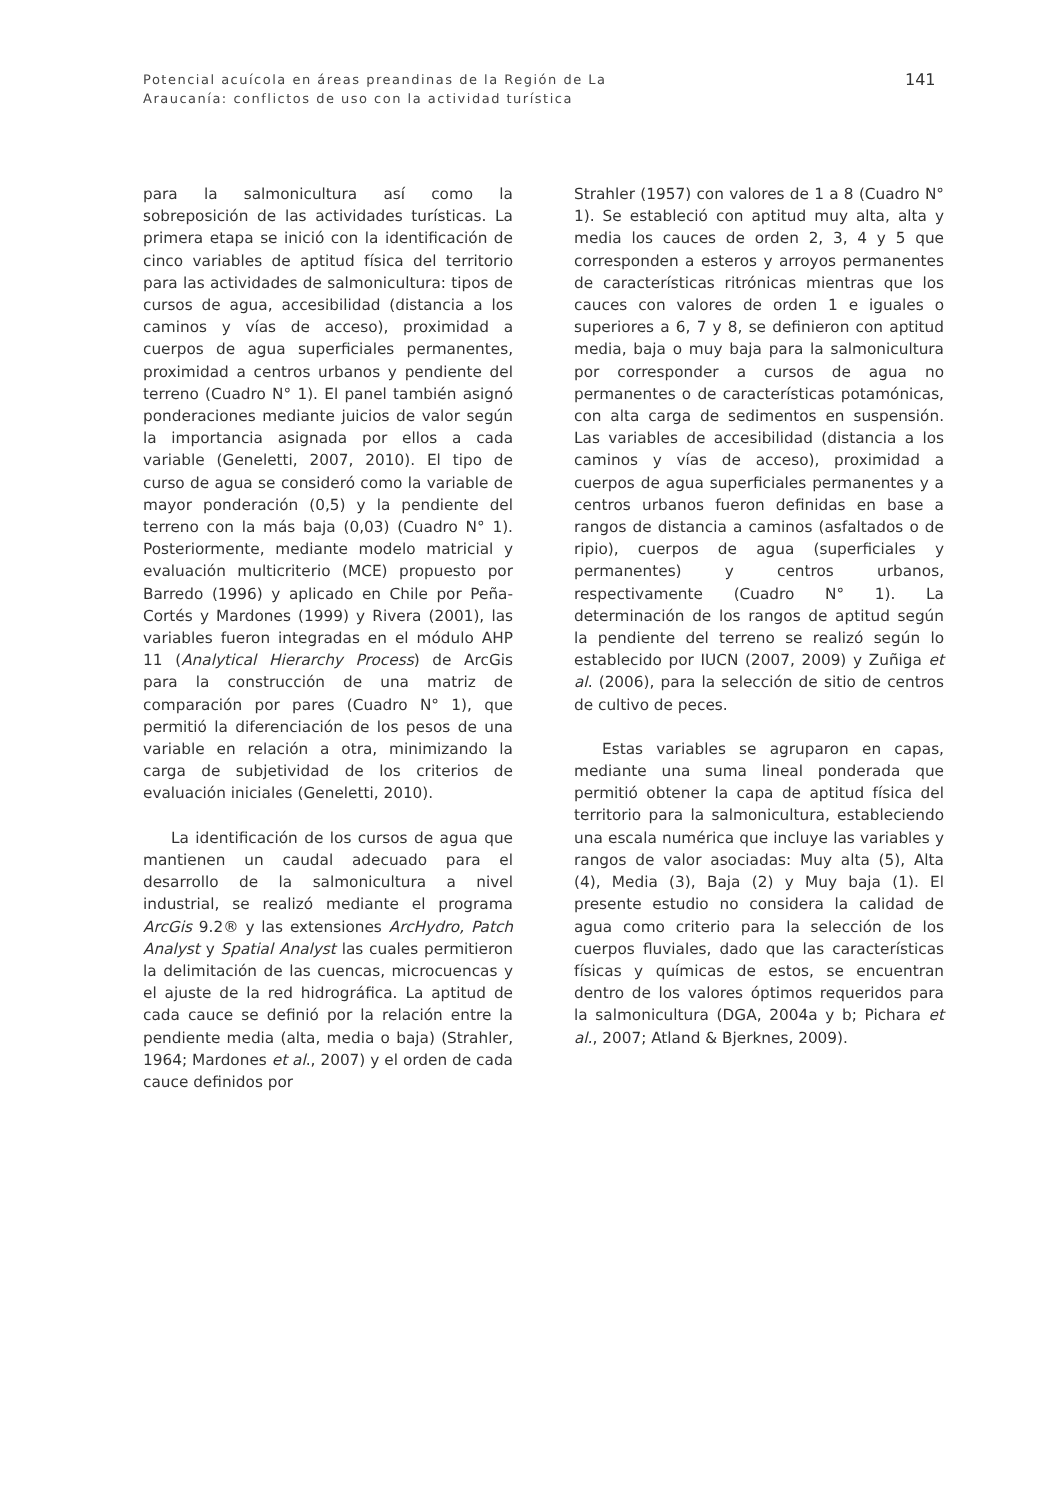Potencial acuícola en áreas preandinas de la Región de La
Araucanía: conflictos de uso con la actividad turística
141
para la salmonicultura así como la sobreposición de las actividades turísticas. La primera etapa se inició con la identificación de cinco variables de aptitud física del territorio para las actividades de salmonicultura: tipos de cursos de agua, accesibilidad (distancia a los caminos y vías de acceso), proximidad a cuerpos de agua superficiales permanentes, proximidad a centros urbanos y pendiente del terreno (Cuadro N° 1). El panel también asignó ponderaciones mediante juicios de valor según la importancia asignada por ellos a cada variable (Geneletti, 2007, 2010). El tipo de curso de agua se consideró como la variable de mayor ponderación (0,5) y la pendiente del terreno con la más baja (0,03) (Cuadro N° 1). Posteriormente, mediante modelo matricial y evaluación multicriterio (MCE) propuesto por Barredo (1996) y aplicado en Chile por Peña-Cortés y Mardones (1999) y Rivera (2001), las variables fueron integradas en el módulo AHP 11 (Analytical Hierarchy Process) de ArcGis para la construcción de una matriz de comparación por pares (Cuadro N° 1), que permitió la diferenciación de los pesos de una variable en relación a otra, minimizando la carga de subjetividad de los criterios de evaluación iniciales (Geneletti, 2010).
La identificación de los cursos de agua que mantienen un caudal adecuado para el desarrollo de la salmonicultura a nivel industrial, se realizó mediante el programa ArcGis 9.2® y las extensiones ArcHydro, Patch Analyst y Spatial Analyst las cuales permitieron la delimitación de las cuencas, microcuencas y el ajuste de la red hidrográfica. La aptitud de cada cauce se definió por la relación entre la pendiente media (alta, media o baja) (Strahler, 1964; Mardones et al., 2007) y el orden de cada cauce definidos por
Strahler (1957) con valores de 1 a 8 (Cuadro N° 1). Se estableció con aptitud muy alta, alta y media los cauces de orden 2, 3, 4 y 5 que corresponden a esteros y arroyos permanentes de características ritrónicas mientras que los cauces con valores de orden 1 e iguales o superiores a 6, 7 y 8, se definieron con aptitud media, baja o muy baja para la salmonicultura por corresponder a cursos de agua no permanentes o de características potamónicas, con alta carga de sedimentos en suspensión. Las variables de accesibilidad (distancia a los caminos y vías de acceso), proximidad a cuerpos de agua superficiales permanentes y a centros urbanos fueron definidas en base a rangos de distancia a caminos (asfaltados o de ripio), cuerpos de agua (superficiales y permanentes) y centros urbanos, respectivamente (Cuadro N° 1). La determinación de los rangos de aptitud según la pendiente del terreno se realizó según lo establecido por IUCN (2007, 2009) y Zuñiga et al. (2006), para la selección de sitio de centros de cultivo de peces.
Estas variables se agruparon en capas, mediante una suma lineal ponderada que permitió obtener la capa de aptitud física del territorio para la salmonicultura, estableciendo una escala numérica que incluye las variables y rangos de valor asociadas: Muy alta (5), Alta (4), Media (3), Baja (2) y Muy baja (1). El presente estudio no considera la calidad de agua como criterio para la selección de los cuerpos fluviales, dado que las características físicas y químicas de estos, se encuentran dentro de los valores óptimos requeridos para la salmonicultura (DGA, 2004a y b; Pichara et al., 2007; Atland & Bjerknes, 2009).